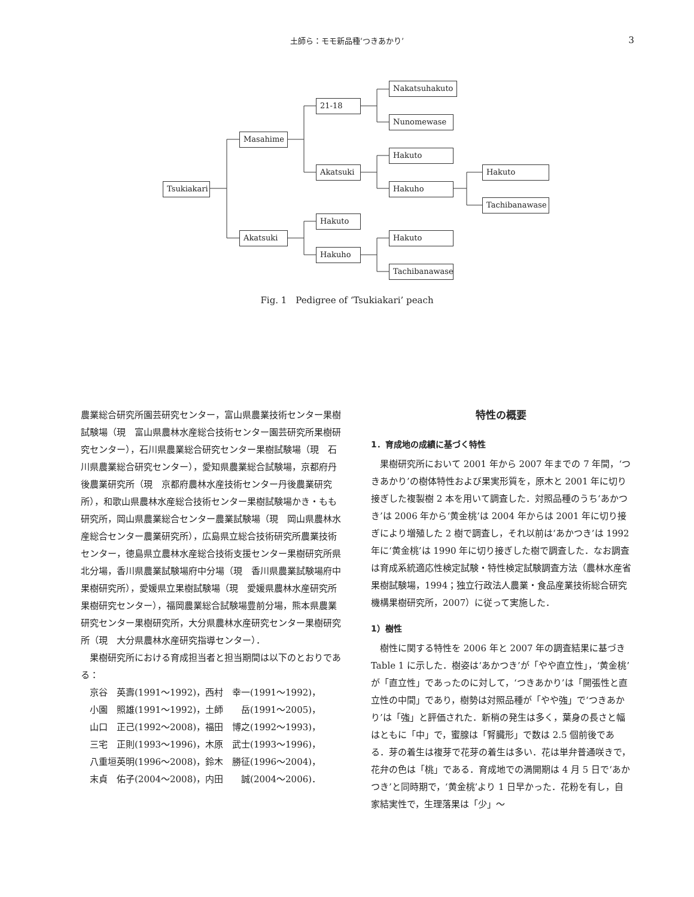土師ら：モモ新品種‘つきあかり’ 3
Nakatsuhakuto
21-18
Nunomewase
Masahime
Hakuto
Akatsuki
Hakuto
Tsukiakari
Hakuho
Tachibanawase
Hakuto
Akatsuki Hakuto
Hakuho
Tachibanawase
Fig. 1　Pedigree of ‘Tsukiakari’ peach
農業総合研究所園芸研究センター，富山県農業技術センター果樹試験場（現　富山県農林水産総合技術センター園芸研究所果樹研究センター），石川県農業総合研究センター果樹試験場（現　石川県農業総合研究センター），愛知県農業総合試験場，京都府丹後農業研究所（現　京都府農林水産技術センター丹後農業研究所），和歌山県農林水産総合技術センター果樹試験場かき・もも研究所，岡山県農業総合センター農業試験場（現　岡山県農林水産総合センター農業研究所），広島県立総合技術研究所農業技術センター，徳島県立農林水産総合技術支援センター果樹研究所県北分場，香川県農業試験場府中分場（現　香川県農業試験場府中果樹研究所），愛媛県立果樹試験場（現　愛媛県農林水産研究所果樹研究センター），福岡農業総合試験場豊前分場，熊本県農業研究センター果樹研究所，大分県農林水産研究センター果樹研究所（現　大分県農林水産研究指導センター）．
果樹研究所における育成担当者と担当期間は以下のとおりである：
京谷　英壽(1991～1992)，西村　幸一(1991～1992)，
小園　照雄(1991～1992)，土師　　岳(1991～2005)，
山口　正己(1992～2008)，福田　博之(1992～1993)，
三宅　正則(1993～1996)，木原　武士(1993～1996)，
八重垣英明(1996～2008)，鈴木　勝征(1996～2004)，
末貞　佑子(2004～2008)，内田　　誠(2004～2006)．
特性の概要
1．育成地の成績に基づく特性
果樹研究所において 2001 年から 2007 年までの 7 年間，‘つきあかり’の樹体特性および果実形質を，原木と 2001 年に切り接ぎした複製樹 2 本を用いて調査した．対照品種のうち‘あかつき’は 2006 年から‘黄金桃’は 2004 年からは 2001 年に切り接ぎにより増殖した 2 樹で調査し，それ以前は‘あかつき’は 1992 年に‘黄金桃’は 1990 年に切り接ぎした樹で調査した．なお調査は育成系統適応性検定試験・特性検定試験調査方法（農林水産省果樹試験場，1994；独立行政法人農業・食品産業技術総合研究機構果樹研究所，2007）に従って実施した．
1）樹性
樹性に関する特性を 2006 年と 2007 年の調査結果に基づき Table 1 に示した．樹姿は‘あかつき’が「やや直立性」，‘黄金桃’が「直立性」であったのに対して，‘つきあかり’は「開張性と直立性の中間」であり，樹勢は対照品種が「やや強」で‘つきあかり’は「強」と評価された．新梢の発生は多く，葉身の長さと幅はともに「中」で，蜜腺は「腎臓形」で数は 2.5 個前後である．芽の着生は複芽で花芽の着生は多い．花は単弁普通咲きで，花弁の色は「桃」である．育成地での満開期は 4 月 5 日で‘あかつき’と同時期で，‘黄金桃’より 1 日早かった．花粉を有し，自家結実性で，生理落果は「少」～